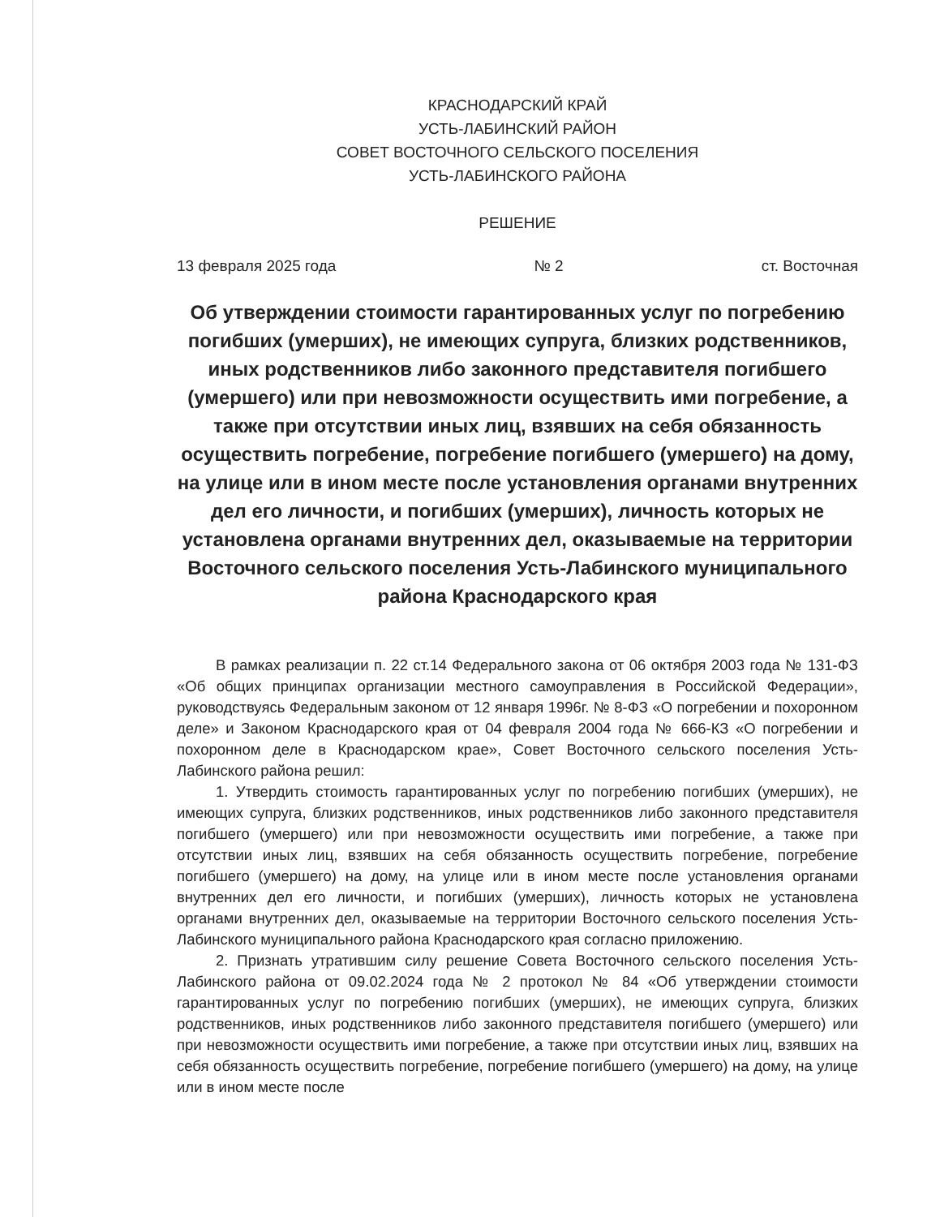КРАСНОДАРСКИЙ КРАЙ
УСТЬ-ЛАБИНСКИЙ РАЙОН
СОВЕТ ВОСТОЧНОГО СЕЛЬСКОГО ПОСЕЛЕНИЯ
УСТЬ-ЛАБИНСКОГО РАЙОНА
РЕШЕНИЕ
13 февраля 2025 года № 2 ст. Восточная
Об утверждении стоимости гарантированных услуг по погребению погибших (умерших), не имеющих супруга, близких родственников, иных родственников либо законного представителя погибшего (умершего) или при невозможности осуществить ими погребение, а также при отсутствии иных лиц, взявших на себя обязанность осуществить погребение, погребение погибшего (умершего) на дому, на улице или в ином месте после установления органами внутренних дел его личности, и погибших (умерших), личность которых не установлена органами внутренних дел, оказываемые на территории Восточного сельского поселения Усть-Лабинского муниципального района Краснодарского края
В рамках реализации п. 22 ст.14 Федерального закона от 06 октября 2003 года № 131-ФЗ «Об общих принципах организации местного самоуправления в Российской Федерации», руководствуясь Федеральным законом от 12 января 1996г. № 8-ФЗ «О погребении и похоронном деле» и Законом Краснодарского края от 04 февраля 2004 года № 666-КЗ «О погребении и похоронном деле в Краснодарском крае», Совет Восточного сельского поселения Усть-Лабинского района решил:
1. Утвердить стоимость гарантированных услуг по погребению погибших (умерших), не имеющих супруга, близких родственников, иных родственников либо законного представителя погибшего (умершего) или при невозможности осуществить ими погребение, а также при отсутствии иных лиц, взявших на себя обязанность осуществить погребение, погребение погибшего (умершего) на дому, на улице или в ином месте после установления органами внутренних дел его личности, и погибших (умерших), личность которых не установлена органами внутренних дел, оказываемые на территории Восточного сельского поселения Усть-Лабинского муниципального района Краснодарского края согласно приложению.
2. Признать утратившим силу решение Совета Восточного сельского поселения Усть-Лабинского района от 09.02.2024 года № 2 протокол № 84 «Об утверждении стоимости гарантированных услуг по погребению погибших (умерших), не имеющих супруга, близких родственников, иных родственников либо законного представителя погибшего (умершего) или при невозможности осуществить ими погребение, а также при отсутствии иных лиц, взявших на себя обязанность осуществить погребение, погребение погибшего (умершего) на дому, на улице или в ином месте после